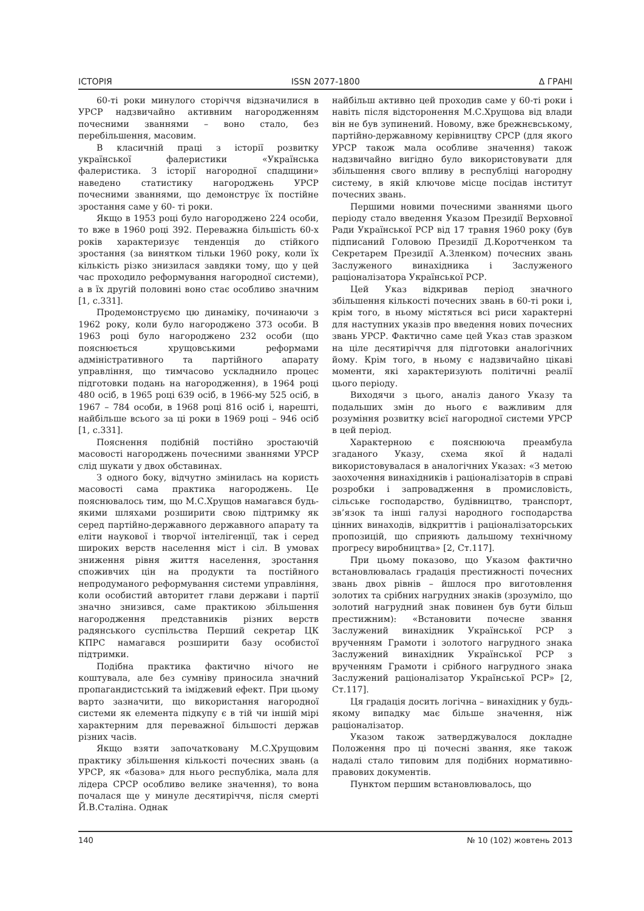ІСТОРІЯ ISSN 2077-1800 Δ ГРАНІ
60-ті роки минулого сторіччя відзначилися в УРСР надзвичайно активним нагородженням почесними званнями – воно стало, без перебільшення, масовим.
В класичній праці з історії розвитку української фалеристики «Українська фалеристика. З історії нагородної спадщини» наведено статистику нагороджень УРСР почесними званнями, що демонструє їх постійне зростання саме у 60- ті роки.
Якщо в 1953 році було нагороджено 224 особи, то вже в 1960 році 392. Переважна більшість 60-х років характеризує тенденція до стійкого зростання (за винятком тільки 1960 року, коли їх кількість різко знизилася завдяки тому, що у цей час проходило реформування нагородної системи), а в їх другій половині воно стає особливо значним [1, с.331].
Продемонструємо цю динаміку, починаючи з 1962 року, коли було нагороджено 373 особи. В 1963 році було нагороджено 232 особи (що пояснюється хрущовськими реформами адміністративного та партійного апарату управління, що тимчасово ускладнило процес підготовки подань на нагородження), в 1964 році 480 осіб, в 1965 році 639 осіб, в 1966-му 525 осіб, в 1967 – 784 особи, в 1968 році 816 осіб і, нарешті, найбільше всього за ці роки в 1969 році – 946 осіб [1, с.331].
Пояснення подібній постійно зростаючій масовості нагороджень почесними званнями УРСР слід шукати у двох обставинах.
З одного боку, відчутно змінилась на користь масовості сама практика нагороджень. Це пояснювалось тим, що М.С.Хрущов намагався будь-якими шляхами розширити свою підтримку як серед партійно-державного державного апарату та еліти наукової і творчої інтелігенції, так і серед широких верств населення міст і сіл. В умовах зниження рівня життя населення, зростання споживчих цін на продукти та постійного непродуманого реформування системи управління, коли особистий авторитет глави держави і партії значно знизився, саме практикою збільшення нагородження представників різних верств радянського суспільства Перший секретар ЦК КПРС намагався розширити базу особистої підтримки.
Подібна практика фактично нічого не коштувала, але без сумніву приносила значний пропагандистський та іміджевий ефект. При цьому варто зазначити, що використання нагородної системи як елемента підкупу є в тій чи іншій мірі характерним для переважної більшості держав різних часів.
Якщо взяти започатковану М.С.Хрущовим практику збільшення кількості почесних звань (а УРСР, як «базова» для нього республіка, мала для лідера СРСР особливо велике значення), то вона почалася ще у минуле десятиріччя, після смерті Й.В.Сталіна. Однак
найбільш активно цей проходив саме у 60-ті роки і навіть після відсторонення М.С.Хрущова від влади він не був зупинений. Новому, вже брежнєвському, партійно-державному керівництву СРСР (для якого УРСР також мала особливе значення) також надзвичайно вигідно було використовувати для збільшення свого впливу в республіці нагородну систему, в якій ключове місце посідав інститут почесних звань.
Першими новими почесними званнями цього періоду стало введення Указом Президії Верховної Ради Української РСР від 17 травня 1960 року (був підписаний Головою Президії Д.Коротченком та Секретарем Президії А.Зленком) почесних звань Заслуженого винахідника і Заслуженого раціоналізатора Української РСР.
Цей Указ відкривав період значного збільшення кількості почесних звань в 60-ті роки і, крім того, в ньому містяться всі риси характерні для наступних указів про введення нових почесних звань УРСР. Фактично саме цей Указ став зразком на ціле десятиріччя для підготовки аналогічних йому. Крім того, в ньому є надзвичайно цікаві моменти, які характеризують політичні реалії цього періоду.
Виходячи з цього, аналіз даного Указу та подальших змін до нього є важливим для розуміння розвитку всієї нагородної системи УРСР в цей період.
Характерною є пояснююча преамбула згаданого Указу, схема якої й надалі використовувалася в аналогічних Указах: «З метою заохочення винахідників і раціоналізаторів в справі розробки і запровадження в промисловість, сільське господарство, будівництво, транспорт, зв’язок та інші галузі народного господарства цінних винаходів, відкриттів і раціоналізаторських пропозицій, що сприяють дальшому технічному прогресу виробництва» [2, Ст.117].
При цьому показово, що Указом фактично встановлювалась градація престижності почесних звань двох рівнів – йшлося про виготовлення золотих та срібних нагрудних знаків (зрозуміло, що золотий нагрудний знак повинен був бути більш престижним): «Встановити почесне звання Заслужений винахідник Української РСР з врученням Грамоти і золотого нагрудного знака Заслужений винахідник Української РСР з врученням Грамоти і срібного нагрудного знака Заслужений раціоналізатор Української РСР» [2, Ст.117].
Ця градація досить логічна – винахідник у будь-якому випадку має більше значення, ніж раціоналізатор.
Указом також затверджувалося докладне Положення про ці почесні звання, яке також надалі стало типовим для подібних нормативно-правових документів.
Пунктом першим встановлювалось, що
140 № 10 (102) жовтень 2013